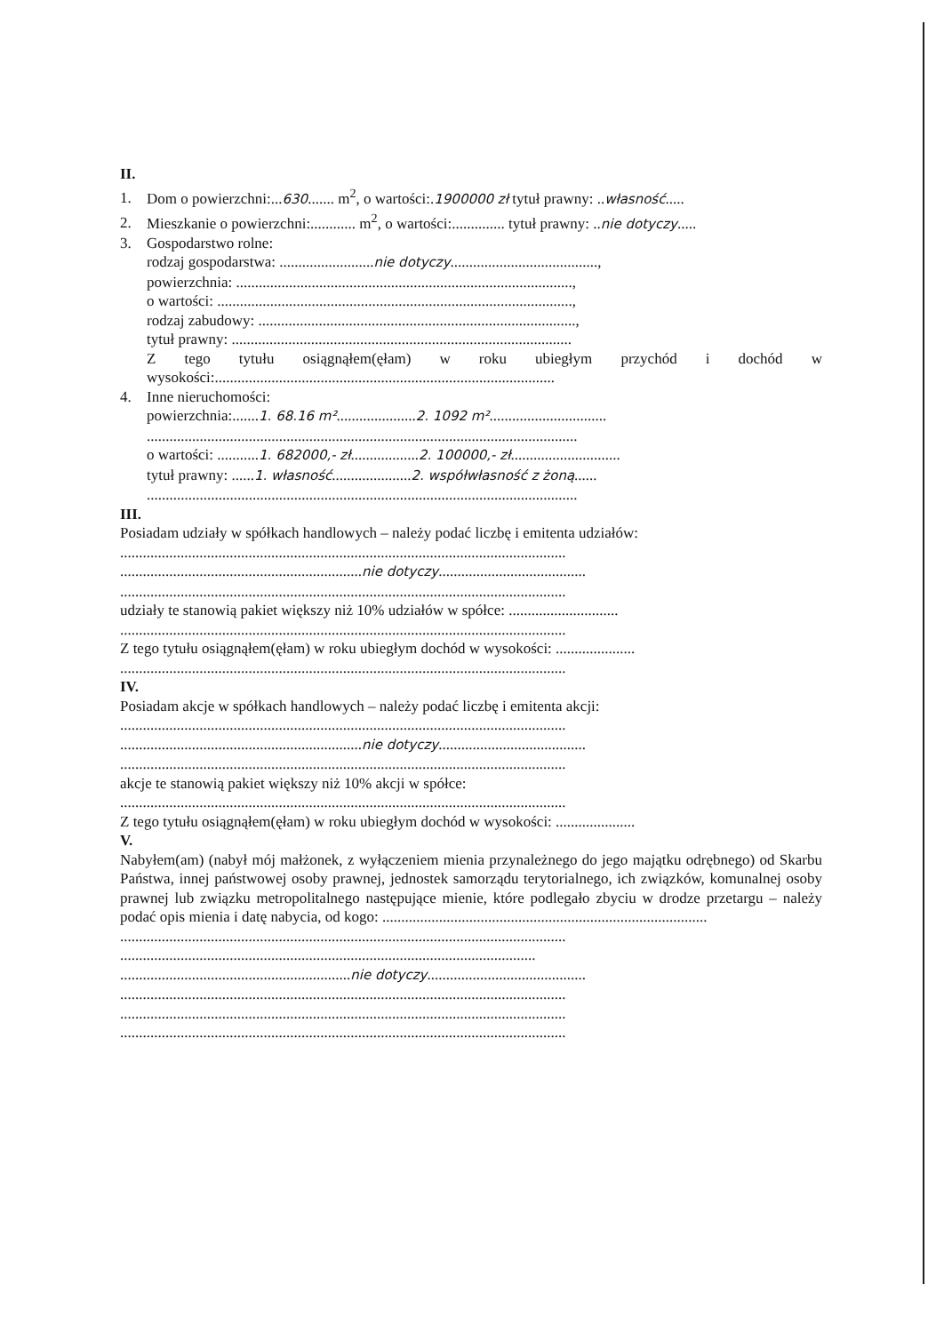II.
1. Dom o powierzchni:...630....... m<sup>2</sup>, o wartości:.1900000 zł tytuł prawny: ..własność.....
2. Mieszkanie o powierzchni:............ m<sup>2</sup>, o wartości:.............. tytuł prawny: ..nie dotyczy.....
3. Gospodarstwo rolne:
rodzaj gospodarstwa: .........................nie dotyczy.......................................,
powierzchnia: .........................................................................................,
o wartości: ..............................................................................................,
rodzaj zabudowy: ....................................................................................,
tytuł prawny: ..........................................................................................
Z tego tytułu osiągnąłem(ęłam) w roku ubiegłym przychód i dochód w wysokości:..........................................................................................
4. Inne nieruchomości:
powierzchnia:.......1. 68.16 m².....................2. 1092 m²...............................
..................................................................................................................
o wartości: ...........1. 682000,- zł..................2. 100000,- zł.............................
tytuł prawny: ......1. własność.....................2. współwłasność z żoną......
..................................................................................................................
III.
Posiadam udziały w spółkach handlowych – należy podać liczbę i emitenta udziałów:
......................................................................................................................
................................................................nie dotyczy.......................................
......................................................................................................................
udziały te stanowią pakiet większy niż 10% udziałów w spółce: .............................
......................................................................................................................
Z tego tytułu osiągnąłem(ęłam) w roku ubiegłym dochód w wysokości: .....................
......................................................................................................................
IV.
Posiadam akcje w spółkach handlowych – należy podać liczbę i emitenta akcji:
......................................................................................................................
................................................................nie dotyczy.......................................
......................................................................................................................
akcje te stanowią pakiet większy niż 10% akcji w spółce:
......................................................................................................................
Z tego tytułu osiągnąłem(ęłam) w roku ubiegłym dochód w wysokości: .....................
V.
Nabyłem(am) (nabył mój małżonek, z wyłączeniem mienia przynależnego do jego majątku odrębnego) od Skarbu Państwa, innej państwowej osoby prawnej, jednostek samorządu terytorialnego, ich związków, komunalnej osoby prawnej lub związku metropolitalnego następujące mienie, które podlegało zbyciu w drodze przetargu – należy podać opis mienia i datę nabycia, od kogo: ......................................................................................
......................................................................................................................
..............................................................................................................
.............................................................nie dotyczy..........................................
......................................................................................................................
......................................................................................................................
......................................................................................................................